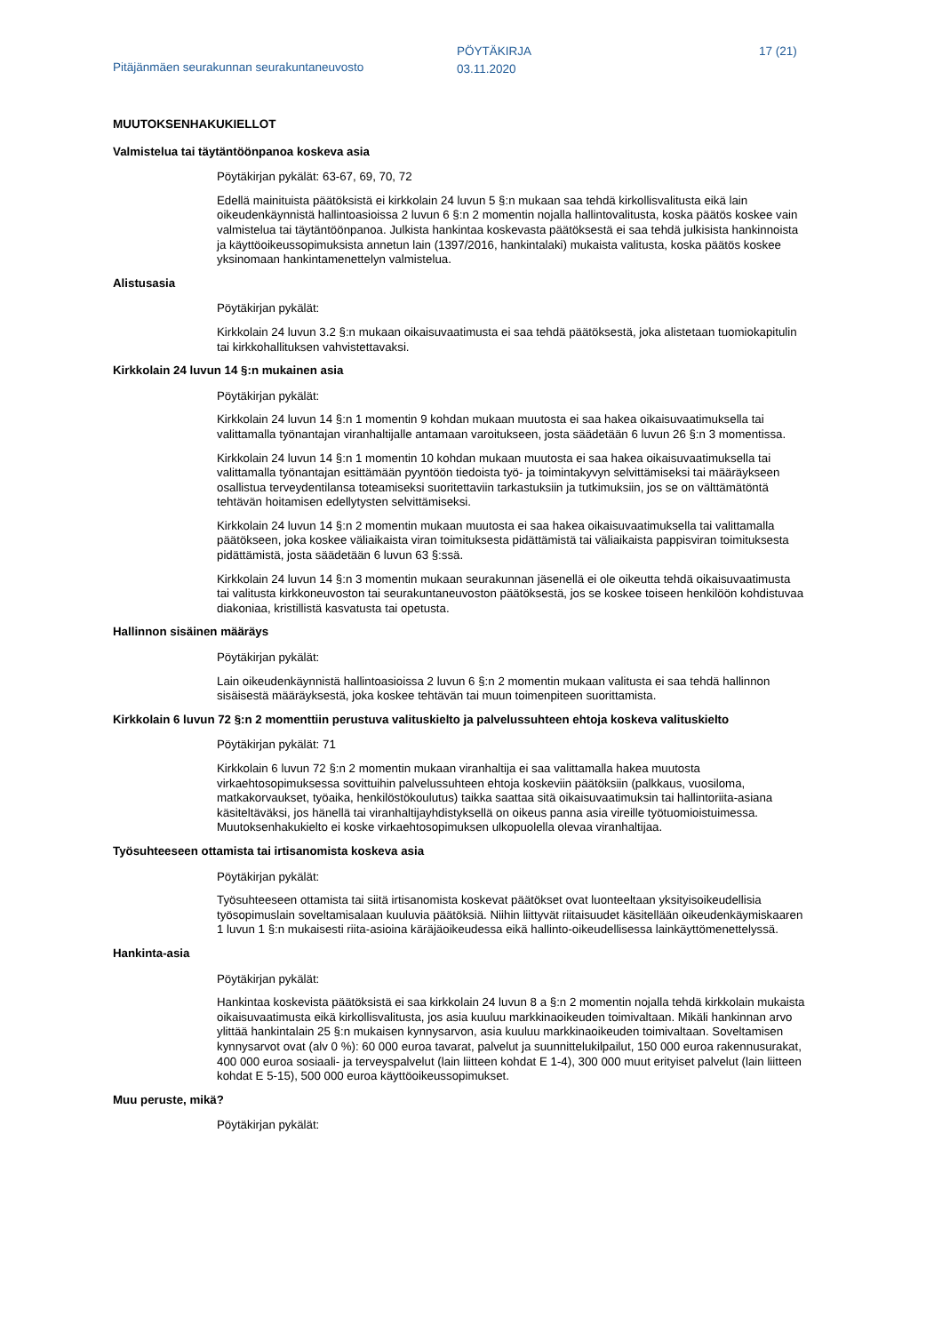Pitäjänmäen seurakunnan seurakuntaneuvosto
PÖYTÄKIRJA
03.11.2020
17 (21)
MUUTOKSENHAKUKIELLOT
Valmistelua tai täytäntöönpanoa koskeva asia
Pöytäkirjan pykälät: 63-67, 69, 70, 72
Edellä mainituista päätöksistä ei kirkkolain 24 luvun 5 §:n mukaan saa tehdä kirkollisvalitusta eikä lain oikeudenkäynnistä hallintoasioissa 2 luvun 6 §:n 2 momentin nojalla hallintovalitusta, koska päätös koskee vain valmistelua tai täytäntöönpanoa. Julkista hankintaa koskevasta päätöksestä ei saa tehdä julkisista hankinnoista ja käyttöoikeussopimuksista annetun lain (1397/2016, hankintalaki) mukaista valitusta, koska päätös koskee yksinomaan hankintamenettelyn valmistelua.
Alistusasia
Pöytäkirjan pykälät:
Kirkkolain 24 luvun 3.2 §:n mukaan oikaisuvaatimusta ei saa tehdä päätöksestä, joka alistetaan tuomiokapitulin tai kirkkohallituksen vahvistettavaksi.
Kirkkolain 24 luvun 14 §:n mukainen asia
Pöytäkirjan pykälät:
Kirkkolain 24 luvun 14 §:n 1 momentin 9 kohdan mukaan muutosta ei saa hakea oikaisuvaatimuksella tai valittamalla työnantajan viranhaltijalle antamaan varoitukseen, josta säädetään 6 luvun 26 §:n 3 momentissa.
Kirkkolain 24 luvun 14 §:n 1 momentin 10 kohdan mukaan muutosta ei saa hakea oikaisuvaatimuksella tai valittamalla työnantajan esittämään pyyntöön tiedoista työ- ja toimintakyvyn selvittämiseksi tai määräykseen osallistua terveydentilansa toteamiseksi suoritettaviin tarkastuksiin ja tutkimuksiin, jos se on välttämätöntä tehtävän hoitamisen edellytysten selvittämiseksi.
Kirkkolain 24 luvun 14 §:n 2 momentin mukaan muutosta ei saa hakea oikaisuvaatimuksella tai valittamalla päätökseen, joka koskee väliaikaista viran toimituksesta pidättämistä tai väliaikaista pappisviran toimituksesta pidättämistä, josta säädetään 6 luvun 63 §:ssä.
Kirkkolain 24 luvun 14 §:n 3 momentin mukaan seurakunnan jäsenellä ei ole oikeutta tehdä oikaisuvaatimusta tai valitusta kirkkoneuvoston tai seurakuntaneuvoston päätöksestä, jos se koskee toiseen henkilöön kohdistuvaa diakoniaa, kristillistä kasvatusta tai opetusta.
Hallinnon sisäinen määräys
Pöytäkirjan pykälät:
Lain oikeudenkäynnistä hallintoasioissa 2 luvun 6 §:n 2 momentin mukaan valitusta ei saa tehdä hallinnon sisäisestä määräyksestä, joka koskee tehtävän tai muun toimenpiteen suorittamista.
Kirkkolain 6 luvun 72 §:n 2 momenttiin perustuva valituskielto ja palvelussuhteen ehtoja koskeva valituskielto
Pöytäkirjan pykälät: 71
Kirkkolain 6 luvun 72 §:n 2 momentin mukaan viranhaltija ei saa valittamalla hakea muutosta virkaehtosopimuksessa sovittuihin palvelussuhteen ehtoja koskeviin päätöksiin (palkkaus, vuosiloma, matkakorvaukset, työaika, henkilöstökoulutus) taikka saattaa sitä oikaisuvaatimuksin tai hallintoriita-asiana käsiteltäväksi, jos hänellä tai viranhaltijayhdistyksellä on oikeus panna asia vireille työtuomioistuimessa. Muutoksenhakukielto ei koske virkaehtosopimuksen ulkopuolella olevaa viranhaltijaa.
Työsuhteeseen ottamista tai irtisanomista koskeva asia
Pöytäkirjan pykälät:
Työsuhteeseen ottamista tai siitä irtisanomista koskevat päätökset ovat luonteeltaan yksityisoikeudellisia työsopimuslain soveltamisalaan kuuluvia päätöksiä. Niihin liittyvät riitaisuudet käsitellään oikeudenkäymiskaaren 1 luvun 1 §:n mukaisesti riita-asioina käräjäoikeudessa eikä hallinto-oikeudellisessa lainkäyttömenettelyssä.
Hankinta-asia
Pöytäkirjan pykälät:
Hankintaa koskevista päätöksistä ei saa kirkkolain 24 luvun 8 a §:n 2 momentin nojalla tehdä kirkkolain mukaista oikaisuvaatimusta eikä kirkollisvalitusta, jos asia kuuluu markkinaoikeuden toimivaltaan. Mikäli hankinnan arvo ylittää hankintalain 25 §:n mukaisen kynnysarvon, asia kuuluu markkinaoikeuden toimivaltaan. Soveltamisen kynnysarvot ovat (alv 0 %): 60 000 euroa tavarat, palvelut ja suunnittelukilpailut, 150 000 euroa rakennusurakat, 400 000 euroa sosiaali- ja terveyspalvelut (lain liitteen kohdat E 1-4), 300 000 muut erityiset palvelut (lain liitteen kohdat E 5-15), 500 000 euroa käyttöoikeussopimukset.
Muu peruste, mikä?
Pöytäkirjan pykälät: